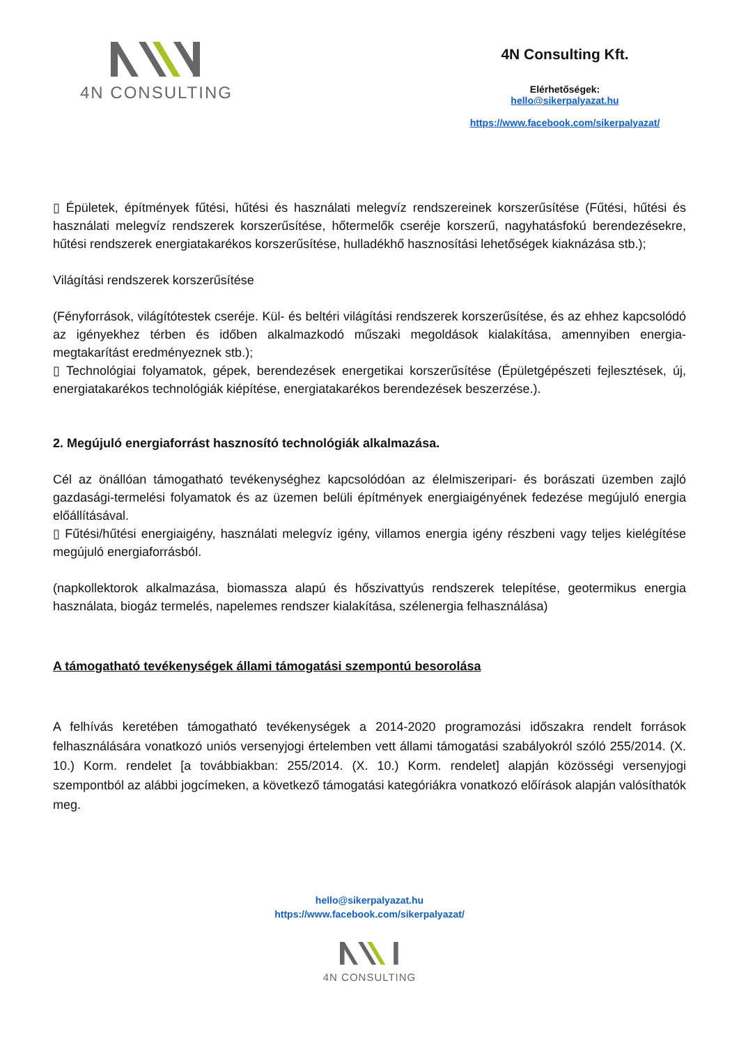4N CONSULTING
4N Consulting Kft.
Elérhetőségek:
hello@sikerpalyazat.hu
https://www.facebook.com/sikerpalyazat/
▯ Épületek, építmények fűtési, hűtési és használati melegvíz rendszereinek korszerűsítése (Fűtési, hűtési és használati melegvíz rendszerek korszerűsítése, hőtermelők cseréje korszerű, nagyhatásfokú berendezésekre, hűtési rendszerek energiatakarékos korszerűsítése, hulladékhő hasznosítási lehetőségek kiaknázása stb.);
Világítási rendszerek korszerűsítése
(Fényforrások, világítótestek cseréje. Kül- és beltéri világítási rendszerek korszerűsítése, és az ehhez kapcsolódó az igényekhez térben és időben alkalmazkodó műszaki megoldások kialakítása, amennyiben energia-megtakarítást eredményeznek stb.);
▯ Technológiai folyamatok, gépek, berendezések energetikai korszerűsítése (Épületgépészeti fejlesztések, új, energiatakarékos technológiák kiépítése, energiatakarékos berendezések beszerzése.).
2. Megújuló energiaforrást hasznosító technológiák alkalmazása.
Cél az önállóan támogatható tevékenységhez kapcsolódóan az élelmiszeripari- és borászati üzemben zajló gazdasági-termelési folyamatok és az üzemen belüli építmények energiaigényének fedezése megújuló energia előállításával.
▯ Fűtési/hűtési energiaigény, használati melegvíz igény, villamos energia igény részbeni vagy teljes kielégítése megújuló energiaforrásból.
(napkollektorok alkalmazása, biomassza alapú és hőszivattyús rendszerek telepítése, geotermikus energia használata, biogáz termelés, napelemes rendszer kialakítása, szélenergia felhasználása)
A támogatható tevékenységek állami támogatási szempontú besorolása
A felhívás keretében támogatható tevékenységek a 2014-2020 programozási időszakra rendelt források felhasználására vonatkozó uniós versenyjogi értelemben vett állami támogatási szabályokról szóló 255/2014. (X. 10.) Korm. rendelet [a továbbiakban: 255/2014. (X. 10.) Korm. rendelet] alapján közösségi versenyjogi szempontból az alábbi jogcímeken, a következő támogatási kategóriákra vonatkozó előírások alapján valósíthatók meg.
hello@sikerpalyazat.hu
https://www.facebook.com/sikerpalyazat/
4N CONSULTING